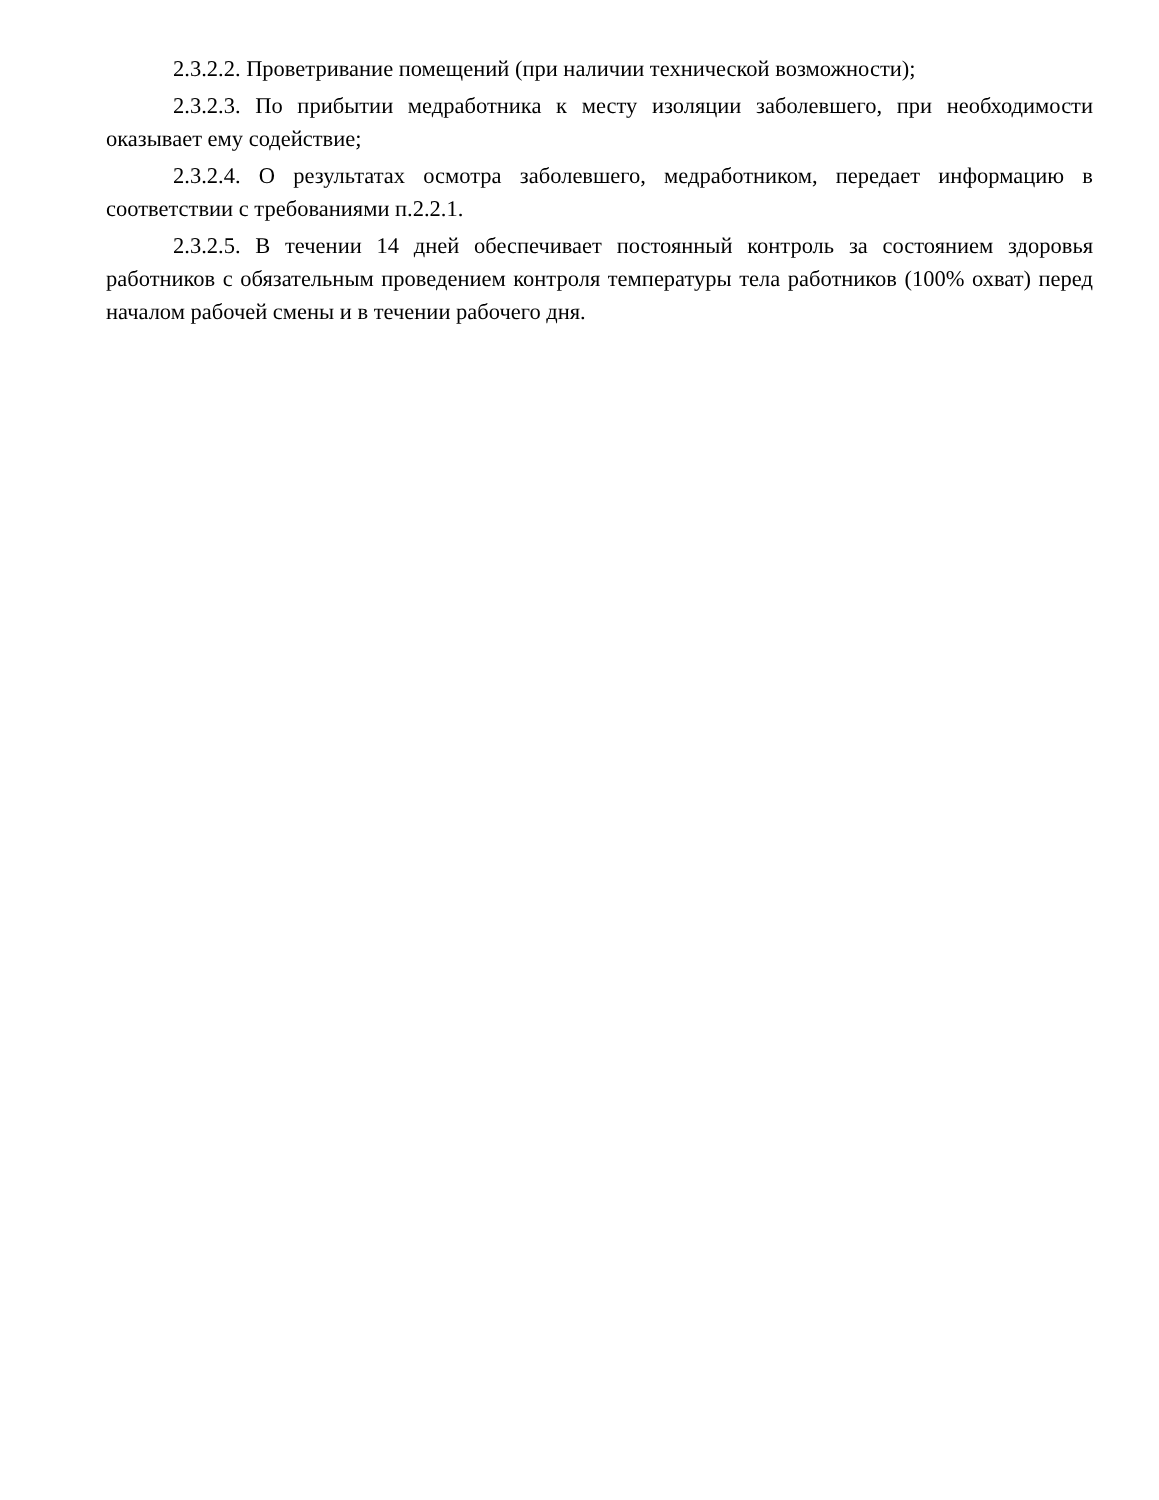2.3.2.2. Проветривание помещений (при наличии технической возможности);
2.3.2.3. По прибытии медработника к месту изоляции заболевшего, при необходимости оказывает ему содействие;
2.3.2.4. О результатах осмотра заболевшего, медработником, передает информацию в соответствии с требованиями п.2.2.1.
2.3.2.5. В течении 14 дней обеспечивает постоянный контроль за состоянием здоровья работников с обязательным проведением контроля температуры тела работников (100% охват) перед началом рабочей смены и в течении рабочего дня.